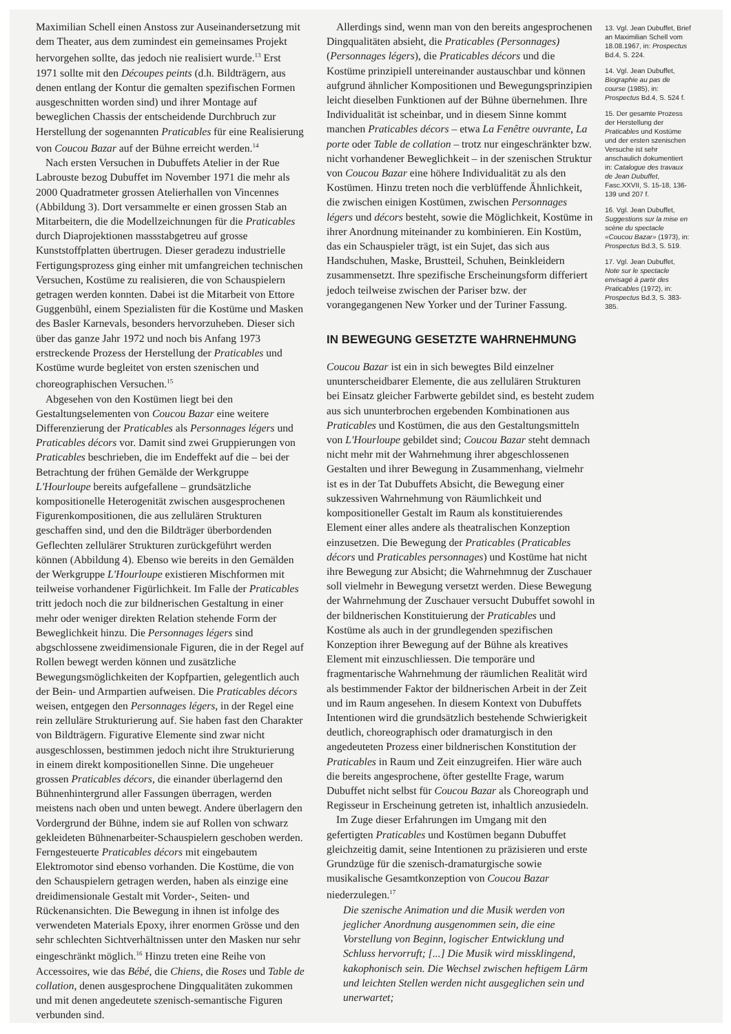Maximilian Schell einen Anstoss zur Auseinandersetzung mit dem Theater, aus dem zumindest ein gemeinsames Projekt hervorgehen sollte, das jedoch nie realisiert wurde.<sup>13</sup> Erst 1971 sollte mit den Découpes peints (d.h. Bildträgern, aus denen entlang der Kontur die gemalten spezifischen Formen ausgeschnitten worden sind) und ihrer Montage auf beweglichen Chassis der entscheidende Durchbruch zur Herstellung der sogenannten Praticables für eine Realisierung von Coucou Bazar auf der Bühne erreicht werden.<sup>14</sup>
Nach ersten Versuchen in Dubuffets Atelier in der Rue Labrouste bezog Dubuffet im November 1971 die mehr als 2000 Quadratmeter grossen Atelierhallen von Vincennes (Abbildung 3). Dort versammelte er einen grossen Stab an Mitarbeitern, die die Modellzeichnungen für die Praticables durch Diaprojektionen massstabgetreu auf grosse Kunststoffplatten übertrugen. Dieser geradezu industrielle Fertigungsprozess ging einher mit umfangreichen technischen Versuchen, Kostüme zu realisieren, die von Schauspielern getragen werden konnten. Dabei ist die Mitarbeit von Ettore Guggenbühl, einem Spezialisten für die Kostüme und Masken des Basler Karnevals, besonders hervorzuheben. Dieser sich über das ganze Jahr 1972 und noch bis Anfang 1973 erstreckende Prozess der Herstellung der Praticables und Kostüme wurde begleitet von ersten szenischen und choreographischen Versuchen.<sup>15</sup>
Abgesehen von den Kostümen liegt bei den Gestaltungselementen von Coucou Bazar eine weitere Differenzierung der Praticables als Personnages légers und Praticables décors vor. Damit sind zwei Gruppierungen von Praticables beschrieben, die im Endeffekt auf die – bei der Betrachtung der frühen Gemälde der Werkgruppe L'Hourloupe bereits aufgefallene – grundsätzliche kompositionelle Heterogenität zwischen ausgesprochenen Figurenkompositionen, die aus zellulären Strukturen geschaffen sind, und den die Bildträger überbordenden Geflechten zellulärer Strukturen zurückgeführt werden können (Abbildung 4). Ebenso wie bereits in den Gemälden der Werkgruppe L'Hourloupe existieren Mischformen mit teilweise vorhandener Figürlichkeit. Im Falle der Praticables tritt jedoch noch die zur bildnerischen Gestaltung in einer mehr oder weniger direkten Relation stehende Form der Beweglichkeit hinzu. Die Personnages légers sind abgschlossene zweidimensionale Figuren, die in der Regel auf Rollen bewegt werden können und zusätzliche Bewegungsmöglichkeiten der Kopfpartien, gelegentlich auch der Bein- und Armpartien aufweisen. Die Praticables décors weisen, entgegen den Personnages légers, in der Regel eine rein zelluläre Strukturierung auf. Sie haben fast den Charakter von Bildträgern. Figurative Elemente sind zwar nicht ausgeschlossen, bestimmen jedoch nicht ihre Strukturierung in einem direkt kompositionellen Sinne. Die ungeheuer grossen Praticables décors, die einander überlagernd den Bühnenhintergrund aller Fassungen überragen, werden meistens nach oben und unten bewegt. Andere überlagern den Vordergrund der Bühne, indem sie auf Rollen von schwarz gekleideten Bühnenarbeiter-Schauspielern geschoben werden. Ferngesteuerte Praticables décors mit eingebautem Elektromotor sind ebenso vorhanden. Die Kostüme, die von den Schauspielern getragen werden, haben als einzige eine dreidimensionale Gestalt mit Vorder-, Seiten- und Rückenansichten. Die Bewegung in ihnen ist infolge des verwendeten Materials Epoxy, ihrer enormen Grösse und den sehr schlechten Sichtverhältnissen unter den Masken nur sehr eingeschränkt möglich.<sup>16</sup> Hinzu treten eine Reihe von Accessoires, wie das Bébé, die Chiens, die Roses und Table de collation, denen ausgesprochene Dingqualitäten zukommen und mit denen angedeutete szenisch-semantische Figuren verbunden sind.
Allerdings sind, wenn man von den bereits angesprochenen Dingqualitäten absieht, die Praticables (Personnages) (Personnages légers), die Praticables décors und die Kostüme prinzipiell untereinander austauschbar und können aufgrund ähnlicher Kompositionen und Bewegungsprinzipien leicht dieselben Funktionen auf der Bühne übernehmen. Ihre Individualität ist scheinbar, und in diesem Sinne kommt manchen Praticables décors – etwa La Fenêtre ouvrante, La porte oder Table de collation – trotz nur eingeschränkter bzw. nicht vorhandener Beweglichkeit – in der szenischen Struktur von Coucou Bazar eine höhere Individualität zu als den Kostümen. Hinzu treten noch die verblüffende Ähnlichkeit, die zwischen einigen Kostümen, zwischen Personnages légers und décors besteht, sowie die Möglichkeit, Kostüme in ihrer Anordnung miteinander zu kombinieren. Ein Kostüm, das ein Schauspieler trägt, ist ein Sujet, das sich aus Handschuhen, Maske, Brustteil, Schuhen, Beinkleidern zusammensetzt. Ihre spezifische Erscheinungsform differiert jedoch teilweise zwischen der Pariser bzw. der vorangegangenen New Yorker und der Turiner Fassung.
IN BEWEGUNG GESETZTE WAHRNEHMUNG
Coucou Bazar ist ein in sich bewegtes Bild einzelner ununterscheidbarer Elemente, die aus zellulären Strukturen bei Einsatz gleicher Farbwerte gebildet sind, es besteht zudem aus sich ununterbrochen ergebenden Kombinationen aus Praticables und Kostümen, die aus den Gestaltungsmitteln von L'Hourloupe gebildet sind; Coucou Bazar steht demnach nicht mehr mit der Wahrnehmung ihrer abgeschlossenen Gestalten und ihrer Bewegung in Zusammenhang, vielmehr ist es in der Tat Dubuffets Absicht, die Bewegung einer sukzessiven Wahrnehmung von Räumlichkeit und kompositioneller Gestalt im Raum als konstituierendes Element einer alles andere als theatralischen Konzeption einzusetzen. Die Bewegung der Praticables (Praticables décors und Praticables personnages) und Kostüme hat nicht ihre Bewegung zur Absicht; die Wahrnehmnug der Zuschauer soll vielmehr in Bewegung versetzt werden. Diese Bewegung der Wahrnehmung der Zuschauer versucht Dubuffet sowohl in der bildnerischen Konstituierung der Praticables und Kostüme als auch in der grundlegenden spezifischen Konzeption ihrer Bewegung auf der Bühne als kreatives Element mit einzuschliessen. Die temporäre und fragmentarische Wahrnehmung der räumlichen Realität wird als bestimmender Faktor der bildnerischen Arbeit in der Zeit und im Raum angesehen. In diesem Kontext von Dubuffets Intentionen wird die grundsätzlich bestehende Schwierigkeit deutlich, choreographisch oder dramaturgisch in den angedeuteten Prozess einer bildnerischen Konstitution der Praticables in Raum und Zeit einzugreifen. Hier wäre auch die bereits angesprochene, öfter gestellte Frage, warum Dubuffet nicht selbst für Coucou Bazar als Choreograph und Regisseur in Erscheinung getreten ist, inhaltlich anzusiedeln.
Im Zuge dieser Erfahrungen im Umgang mit den gefertigten Praticables und Kostümen begann Dubuffet gleichzeitig damit, seine Intentionen zu präzisieren und erste Grundzüge für die szenisch-dramaturgische sowie musikalische Gesamtkonzeption von Coucou Bazar niederzulegen.<sup>17</sup>
Die szenische Animation und die Musik werden von jeglicher Anordnung ausgenommen sein, die eine Vorstellung von Beginn, logischer Entwicklung und Schluss hervorruft; [...] Die Musik wird missklingend, kakophonisch sein. Die Wechsel zwischen heftigem Lärm und leichten Stellen werden nicht ausgeglichen sein und unerwartet;
13. Vgl. Jean Dubuffet, Brief an Maximilian Schell vom 18.08.1967, in: Prospectus Bd.4, S. 224.
14. Vgl. Jean Dubuffet, Biographie au pas de course (1985), in: Prospectus Bd.4, S. 524 f.
15. Der gesamte Prozess der Herstellung der Praticables und Kostüme und der ersten szenischen Versuche ist sehr anschaulich dokumentiert in: Catalogue des travaux de Jean Dubuffet, Fasc.XXVII, S. 15-18, 136-139 und 207 f.
16. Vgl. Jean Dubuffet, Suggestions sur la mise en scène du spectacle «Coucou Bazar» (1973), in: Prospectus Bd.3, S. 519.
17. Vgl. Jean Dubuffet, Note sur le spectacle envisagé à partir des Praticables (1972), in: Prospectus Bd.3, S. 383-385.